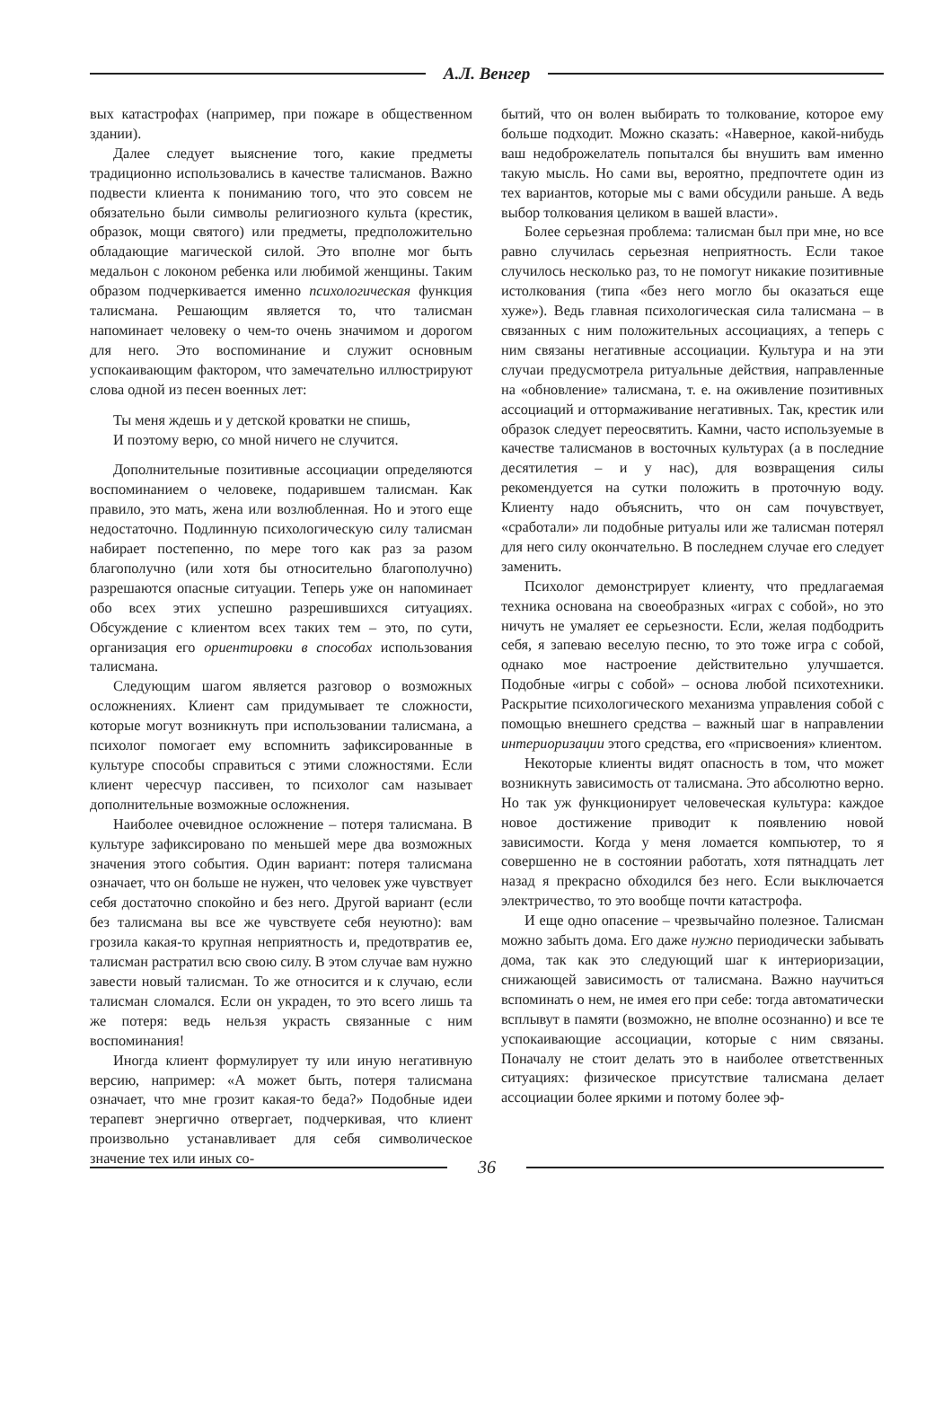А.Л. Венгер
вых катастрофах (например, при пожаре в общественном здании).
Далее следует выяснение того, какие предметы традиционно использовались в качестве талисманов. Важно подвести клиента к пониманию того, что это совсем не обязательно были символы религиозного культа (крестик, образок, мощи святого) или предметы, предположительно обладающие магической силой. Это вполне мог быть медальон с локоном ребенка или любимой женщины. Таким образом подчеркивается именно психологическая функция талисмана. Решающим является то, что талисман напоминает человеку о чем-то очень значимом и дорогом для него. Это воспоминание и служит основным успокаивающим фактором, что замечательно иллюстрируют слова одной из песен военных лет:
Ты меня ждешь и у детской кроватки не спишь,
И поэтому верю, со мной ничего не случится.
Дополнительные позитивные ассоциации определяются воспоминанием о человеке, подарившем талисман. Как правило, это мать, жена или возлюбленная. Но и этого еще недостаточно. Подлинную психологическую силу талисман набирает постепенно, по мере того как раз за разом благополучно (или хотя бы относительно благополучно) разрешаются опасные ситуации. Теперь уже он напоминает обо всех этих успешно разрешившихся ситуациях. Обсуждение с клиентом всех таких тем – это, по сути, организация его ориентировки в способах использования талисмана.
Следующим шагом является разговор о возможных осложнениях. Клиент сам придумывает те сложности, которые могут возникнуть при использовании талисмана, а психолог помогает ему вспомнить зафиксированные в культуре способы справиться с этими сложностями. Если клиент чересчур пассивен, то психолог сам называет дополнительные возможные осложнения.
Наиболее очевидное осложнение – потеря талисмана. В культуре зафиксировано по меньшей мере два возможных значения этого события. Один вариант: потеря талисмана означает, что он больше не нужен, что человек уже чувствует себя достаточно спокойно и без него. Другой вариант (если без талисмана вы все же чувствуете себя неуютно): вам грозила какая-то крупная неприятность и, предотвратив ее, талисман растратил всю свою силу. В этом случае вам нужно завести новый талисман. То же относится и к случаю, если талисман сломался. Если он украден, то это всего лишь та же потеря: ведь нельзя украсть связанные с ним воспоминания!
Иногда клиент формулирует ту или иную негативную версию, например: «А может быть, потеря талисмана означает, что мне грозит какая-то беда?» Подобные идеи терапевт энергично отвергает, подчеркивая, что клиент произвольно устанавливает для себя символическое значение тех или иных со-
бытий, что он волен выбирать то толкование, которое ему больше подходит. Можно сказать: «Наверное, какой-нибудь ваш недоброжелатель попытался бы внушить вам именно такую мысль. Но сами вы, вероятно, предпочтете один из тех вариантов, которые мы с вами обсудили раньше. А ведь выбор толкования целиком в вашей власти».
Более серьезная проблема: талисман был при мне, но все равно случилась серьезная неприятность. Если такое случилось несколько раз, то не помогут никакие позитивные истолкования (типа «без него могло бы оказаться еще хуже»). Ведь главная психологическая сила талисмана – в связанных с ним положительных ассоциациях, а теперь с ним связаны негативные ассоциации. Культура и на эти случаи предусмотрела ритуальные действия, направленные на «обновление» талисмана, т. е. на оживление позитивных ассоциаций и оттормаживание негативных. Так, крестик или образок следует переосвятить. Камни, часто используемые в качестве талисманов в восточных культурах (а в последние десятилетия – и у нас), для возвращения силы рекомендуется на сутки положить в проточную воду. Клиенту надо объяснить, что он сам почувствует, «сработали» ли подобные ритуалы или же талисман потерял для него силу окончательно. В последнем случае его следует заменить.
Психолог демонстрирует клиенту, что предлагаемая техника основана на своеобразных «играх с собой», но это ничуть не умаляет ее серьезности. Если, желая подбодрить себя, я запеваю веселую песню, то это тоже игра с собой, однако мое настроение действительно улучшается. Подобные «игры с собой» – основа любой психотехники. Раскрытие психологического механизма управления собой с помощью внешнего средства – важный шаг в направлении интериоризации этого средства, его «присвоения» клиентом.
Некоторые клиенты видят опасность в том, что может возникнуть зависимость от талисмана. Это абсолютно верно. Но так уж функционирует человеческая культура: каждое новое достижение приводит к появлению новой зависимости. Когда у меня ломается компьютер, то я совершенно не в состоянии работать, хотя пятнадцать лет назад я прекрасно обходился без него. Если выключается электричество, то это вообще почти катастрофа.
И еще одно опасение – чрезвычайно полезное. Талисман можно забыть дома. Его даже нужно периодически забывать дома, так как это следующий шаг к интериоризации, снижающей зависимость от талисмана. Важно научиться вспоминать о нем, не имея его при себе: тогда автоматически всплывут в памяти (возможно, не вполне осознанно) и все те успокаивающие ассоциации, которые с ним связаны. Поначалу не стоит делать это в наиболее ответственных ситуациях: физическое присутствие талисмана делает ассоциации более яркими и потому более эф-
36